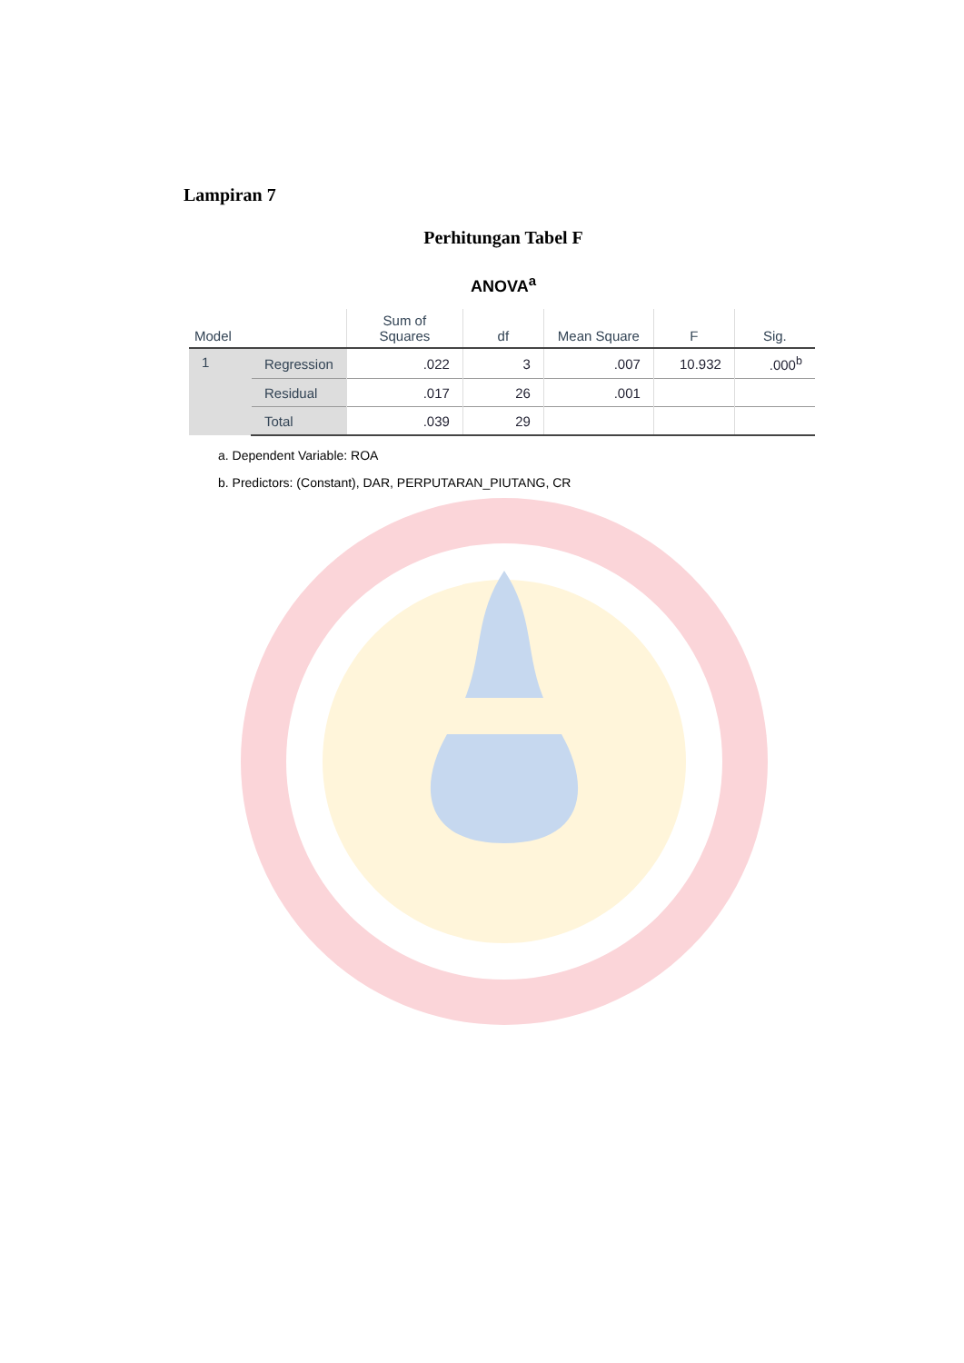Lampiran 7
Perhitungan Tabel F
ANOVA<sup>a</sup>
| Model | | Sum of Squares | df | Mean Square | F | Sig. |
| --- | --- | --- | --- | --- | --- | --- |
| 1 | Regression | .022 | 3 | .007 | 10.932 | .000<sup>b</sup> |
| | Residual | .017 | 26 | .001 | | |
| | Total | .039 | 29 | | | |
a. Dependent Variable: ROA
b. Predictors: (Constant), DAR, PERPUTARAN_PIUTANG, CR